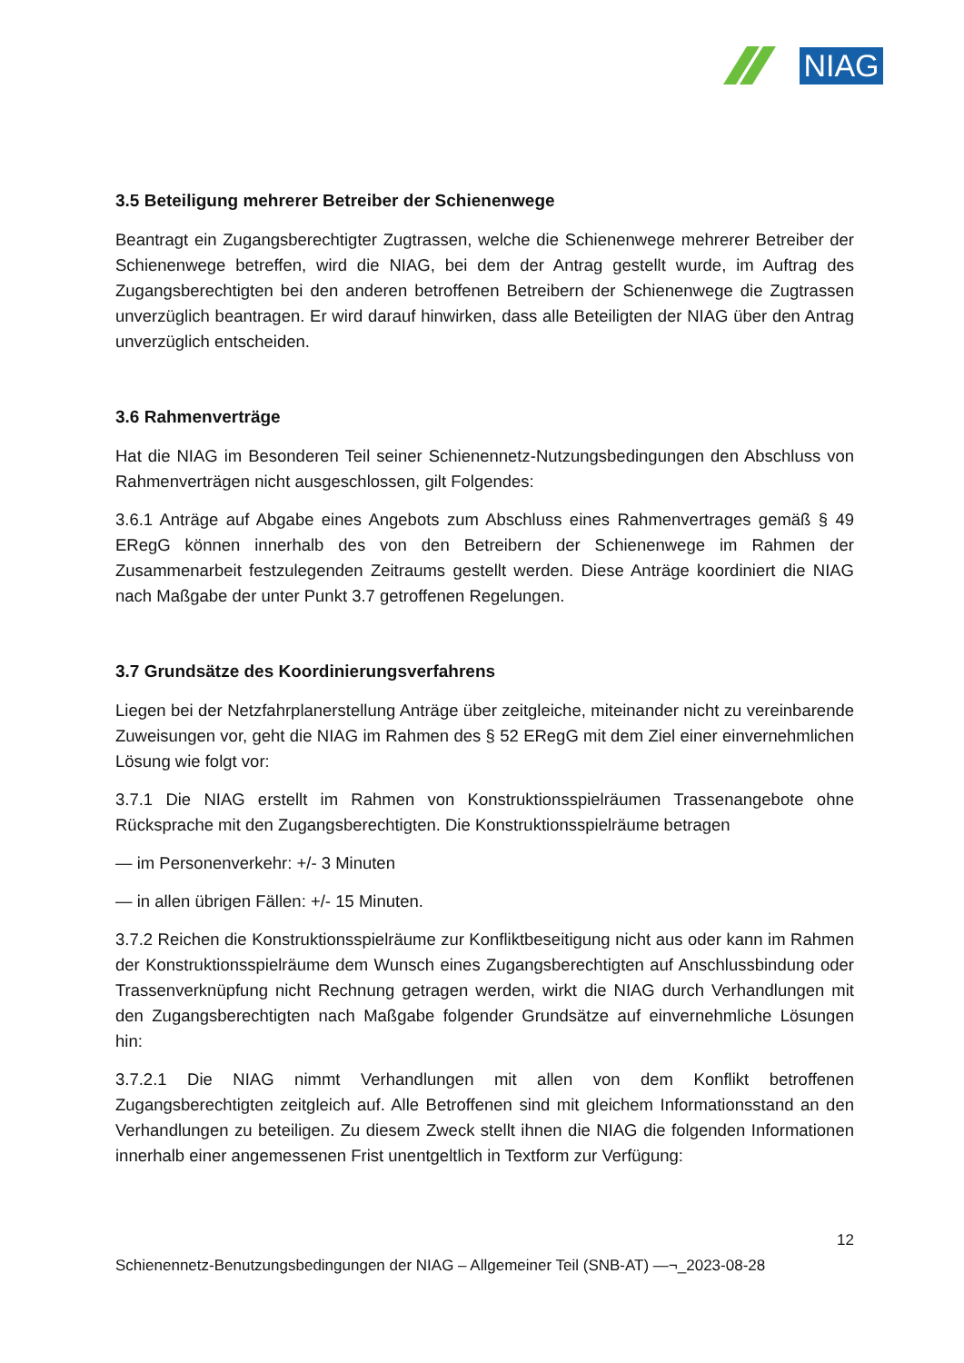NIAG
3.5 Beteiligung mehrerer Betreiber der Schienenwege
Beantragt ein Zugangsberechtigter Zugtrassen, welche die Schienenwege mehrerer Betreiber der Schienenwege betreffen, wird die NIAG, bei dem der Antrag gestellt wurde, im Auftrag des Zugangsberechtigten bei den anderen betroffenen Betreibern der Schienenwege die Zugtrassen unverzüglich beantragen. Er wird darauf hinwirken, dass alle Beteiligten der NIAG über den Antrag unverzüglich entscheiden.
3.6 Rahmenverträge
Hat die NIAG im Besonderen Teil seiner Schienennetz-Nutzungsbedingungen den Abschluss von Rahmenverträgen nicht ausgeschlossen, gilt Folgendes:
3.6.1 Anträge auf Abgabe eines Angebots zum Abschluss eines Rahmenvertrages gemäß § 49 ERegG können innerhalb des von den Betreibern der Schienenwege im Rahmen der Zusammenarbeit festzulegenden Zeitraums gestellt werden. Diese Anträge koordiniert die NIAG nach Maßgabe der unter Punkt 3.7 getroffenen Regelungen.
3.7 Grundsätze des Koordinierungsverfahrens
Liegen bei der Netzfahrplanerstellung Anträge über zeitgleiche, miteinander nicht zu vereinbarende Zuweisungen vor, geht die NIAG im Rahmen des § 52 ERegG mit dem Ziel einer einvernehmlichen Lösung wie folgt vor:
3.7.1 Die NIAG erstellt im Rahmen von Konstruktionsspielräumen Trassenangebote ohne Rücksprache mit den Zugangsberechtigten. Die Konstruktionsspielräume betragen
— im Personenverkehr: +/- 3 Minuten
— in allen übrigen Fällen: +/- 15 Minuten.
3.7.2 Reichen die Konstruktionsspielräume zur Konfliktbeseitigung nicht aus oder kann im Rahmen der Konstruktionsspielräume dem Wunsch eines Zugangsberechtigten auf Anschlussbindung oder Trassenverknüpfung nicht Rechnung getragen werden, wirkt die NIAG durch Verhandlungen mit den Zugangsberechtigten nach Maßgabe folgender Grundsätze auf einvernehmliche Lösungen hin:
3.7.2.1 Die NIAG nimmt Verhandlungen mit allen von dem Konflikt betroffenen Zugangsberechtigten zeitgleich auf. Alle Betroffenen sind mit gleichem Informationsstand an den Verhandlungen zu beteiligen. Zu diesem Zweck stellt ihnen die NIAG die folgenden Informationen innerhalb einer angemessenen Frist unentgeltlich in Textform zur Verfügung:
12
Schienennetz-Benutzungsbedingungen der NIAG – Allgemeiner Teil (SNB-AT) —¬_2023-08-28